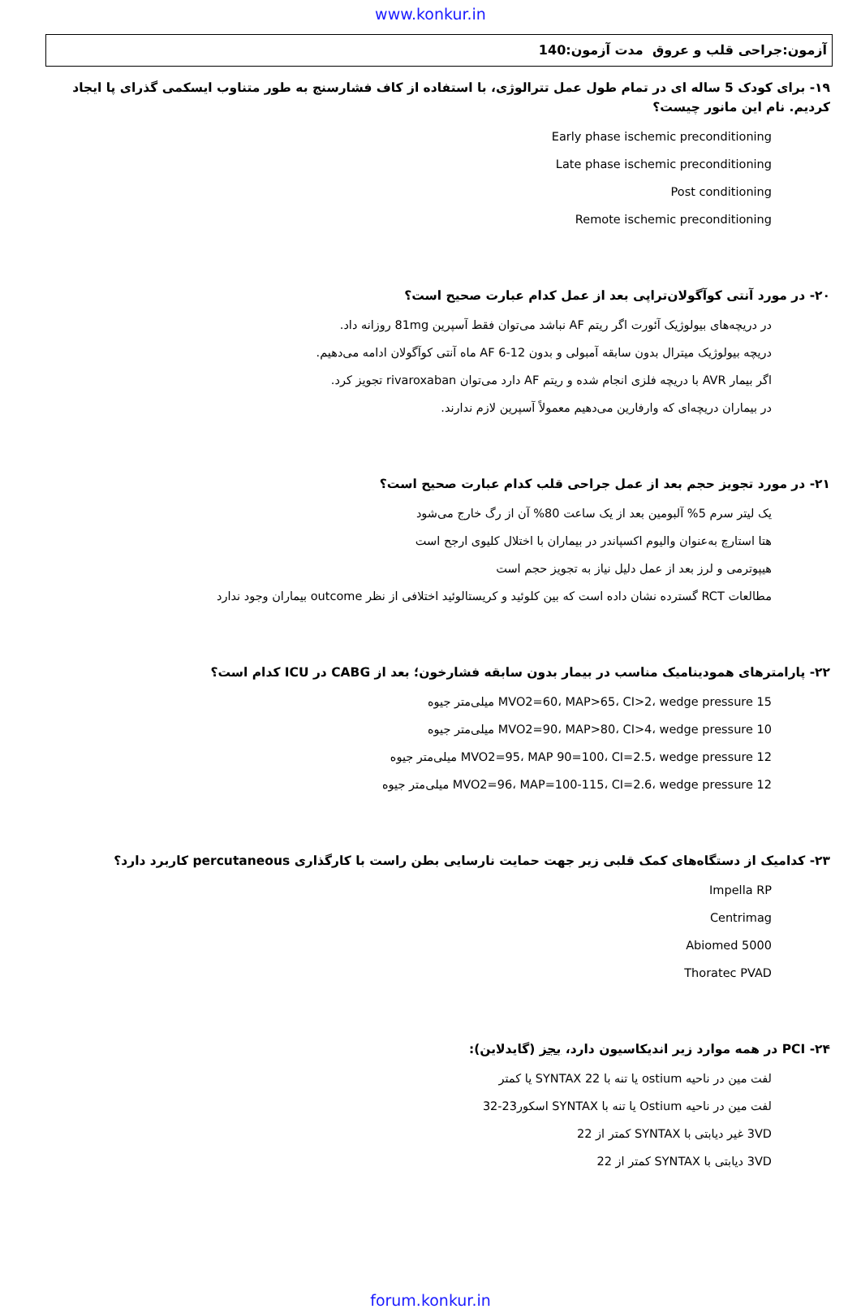www.konkur.in
آزمون:جراحی قلب و عروق مدت آزمون:140
۱۹- برای کودک 5 ساله ای در تمام طول عمل تترالوژی، با استفاده از کاف فشارسنج به طور متناوب ایسکمی گذرای پا ایجاد کردیم. نام این مانور چیست؟
Early phase ischemic preconditioning
Late phase ischemic preconditioning
Post conditioning
Remote ischemic preconditioning
۲۰- در مورد آنتی کوآگولان‌تراپی بعد از عمل کدام عبارت صحیح است؟
در دریچه‌های بیولوژیک آئورت اگر ریتم AF نباشد می‌توان فقط آسپرین 81mg روزانه داد.
دریچه بیولوژیک میترال بدون سابقه آمبولی و بدون AF 6-12 ماه آنتی کوآگولان ادامه می‌دهیم.
اگر بیمار AVR با دریچه فلزی انجام شده و ریتم AF دارد می‌توان rivaroxaban تجویز کرد.
در بیماران دریچه‌ای که وارفارین می‌دهیم معمولاً آسپرین لازم ندارند.
۲۱- در مورد تجویز حجم بعد از عمل جراحی قلب کدام عبارت صحیح است؟
یک لیتر سرم 5% آلبومین بعد از یک ساعت 80% آن از رگ خارج می‌شود
هتا استارچ به‌عنوان والیوم اکسپاندر در بیماران با اختلال کلیوی ارجح است
هیپوترمی و لرز بعد از عمل دلیل نیاز به تجویز حجم است
مطالعات RCT گسترده نشان داده است که بین کلوئید و کریستالوئید اختلافی از نظر outcome بیماران وجود ندارد
۲۲- پارامترهای همودینامیک مناسب در بیمار بدون سابقه فشارخون؛ بعد از CABG در ICU کدام است؟
MVO2=60، MAP>65، CI>2، wedge pressure 15 میلی‌متر جیوه
MVO2=90، MAP>80، CI>4، wedge pressure 10 میلی‌متر جیوه
MVO2=95، MAP 90=100، CI=2.5، wedge pressure 12 میلی‌متر جیوه
MVO2=96، MAP=100-115، CI=2.6، wedge pressure 12 میلی‌متر جیوه
۲۳- کدامیک از دستگاه‌های کمک قلبی زیر جهت حمایت نارسایی بطن راست با کارگذاری percutaneous کاربرد دارد؟
Impella RP
Centrimag
Abiomed 5000
Thoratec PVAD
۲۴- PCI در همه موارد زیر اندیکاسیون دارد، بجز (گایدلاین):
لفت مین در ناحیه ostium یا تنه با SYNTAX 22 یا کمتر
لفت مین در ناحیه Ostium یا تنه با SYNTAX اسکور23-32
3VD غیر دیابتی با SYNTAX کمتر از 22
3VD دیابتی با SYNTAX کمتر از 22
forum.konkur.in